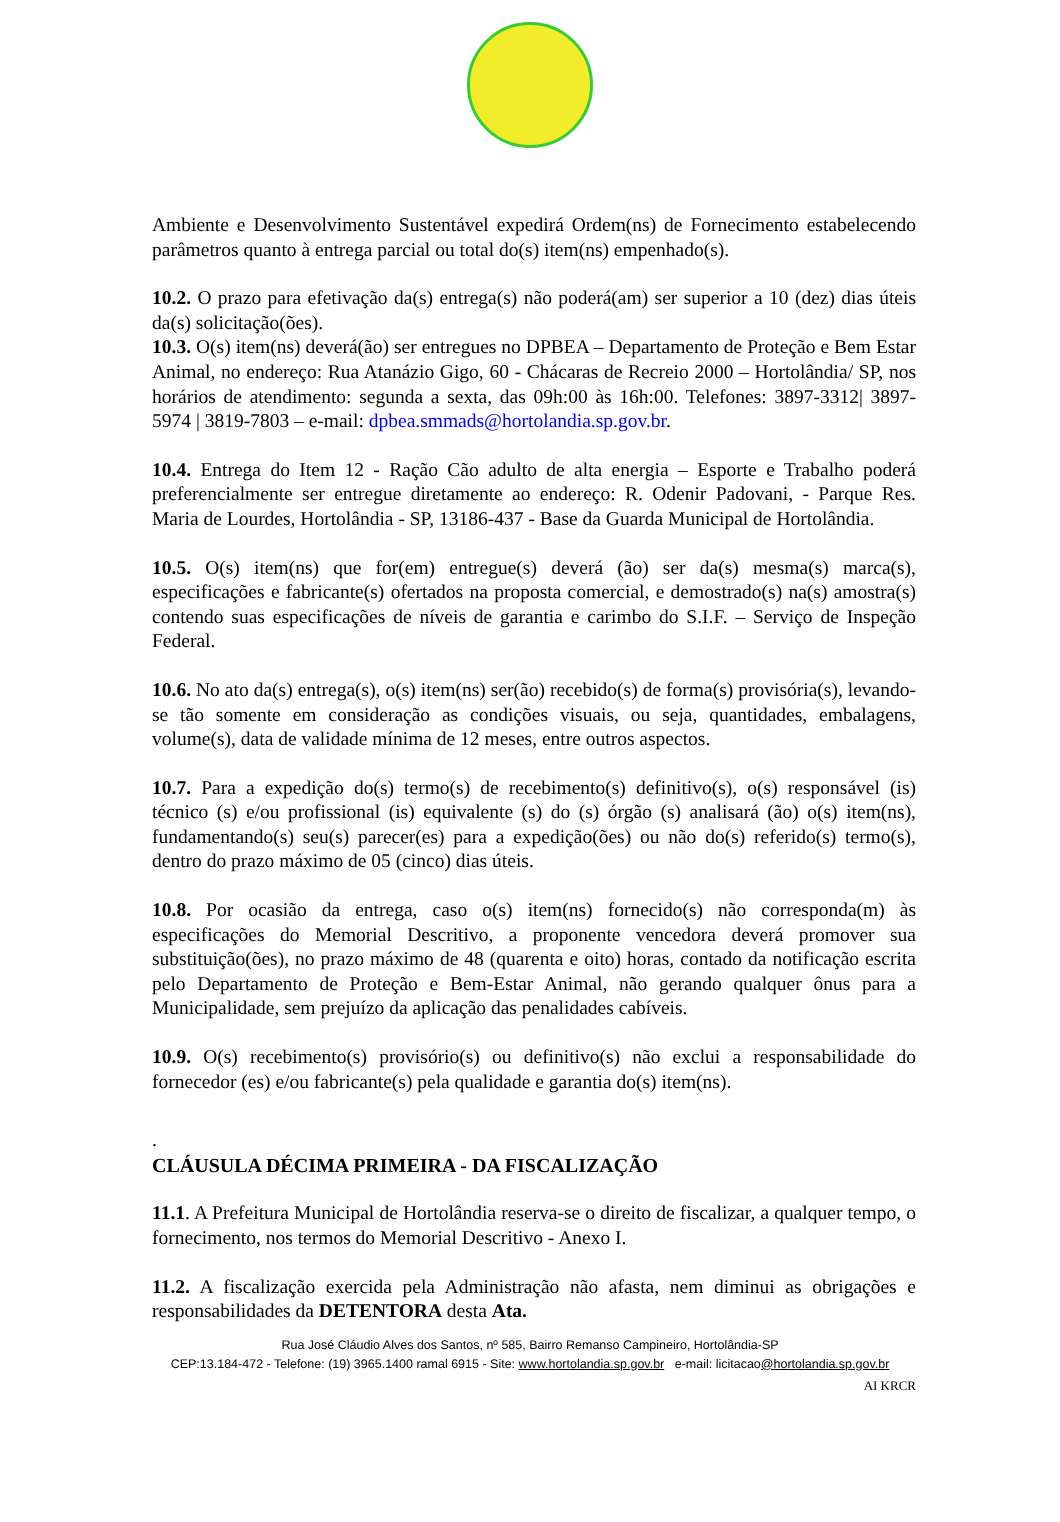Ambiente e Desenvolvimento Sustentável expedirá Ordem(ns) de Fornecimento estabelecendo parâmetros quanto à entrega parcial ou total do(s) item(ns) empenhado(s).
10.2. O prazo para efetivação da(s) entrega(s) não poderá(am) ser superior a 10 (dez) dias úteis da(s) solicitação(ões).
10.3. O(s) item(ns) deverá(ão) ser entregues no DPBEA – Departamento de Proteção e Bem Estar Animal, no endereço: Rua Atanázio Gigo, 60 - Chácaras de Recreio 2000 – Hortolândia/ SP, nos horários de atendimento: segunda a sexta, das 09h:00 às 16h:00. Telefones: 3897-3312| 3897-5974 | 3819-7803 – e-mail: dpbea.smmads@hortolandia.sp.gov.br.
10.4. Entrega do Item 12 - Ração Cão adulto de alta energia – Esporte e Trabalho poderá preferencialmente ser entregue diretamente ao endereço: R. Odenir Padovani, - Parque Res. Maria de Lourdes, Hortolândia - SP, 13186-437 - Base da Guarda Municipal de Hortolândia.
10.5. O(s) item(ns) que for(em) entregue(s) deverá (ão) ser da(s) mesma(s) marca(s), especificações e fabricante(s) ofertados na proposta comercial, e demostrado(s) na(s) amostra(s) contendo suas especificações de níveis de garantia e carimbo do S.I.F. – Serviço de Inspeção Federal.
10.6. No ato da(s) entrega(s), o(s) item(ns) ser(ão) recebido(s) de forma(s) provisória(s), levando-se tão somente em consideração as condições visuais, ou seja, quantidades, embalagens, volume(s), data de validade mínima de 12 meses, entre outros aspectos.
10.7. Para a expedição do(s) termo(s) de recebimento(s) definitivo(s), o(s) responsável (is) técnico (s) e/ou profissional (is) equivalente (s) do (s) órgão (s) analisará (ão) o(s) item(ns), fundamentando(s) seu(s) parecer(es) para a expedição(ões) ou não do(s) referido(s) termo(s), dentro do prazo máximo de 05 (cinco) dias úteis.
10.8. Por ocasião da entrega, caso o(s) item(ns) fornecido(s) não corresponda(m) às especificações do Memorial Descritivo, a proponente vencedora deverá promover sua substituição(ões), no prazo máximo de 48 (quarenta e oito) horas, contado da notificação escrita pelo Departamento de Proteção e Bem-Estar Animal, não gerando qualquer ônus para a Municipalidade, sem prejuízo da aplicação das penalidades cabíveis.
10.9. O(s) recebimento(s) provisório(s) ou definitivo(s) não exclui a responsabilidade do fornecedor (es) e/ou fabricante(s) pela qualidade e garantia do(s) item(ns).
.
CLÁUSULA DÉCIMA PRIMEIRA - DA FISCALIZAÇÃO
11.1. A Prefeitura Municipal de Hortolândia reserva-se o direito de fiscalizar, a qualquer tempo, o fornecimento, nos termos do Memorial Descritivo - Anexo I.
11.2. A fiscalização exercida pela Administração não afasta, nem diminui as obrigações e responsabilidades da DETENTORA desta Ata.
Rua José Cláudio Alves dos Santos, nº 585, Bairro Remanso Campineiro, Hortolândia-SP
CEP:13.184-472 - Telefone: (19) 3965.1400 ramal 6915 - Site: www.hortolandia.sp.gov.br e-mail: licitacao@hortolandia.sp.gov.br
AI KRCR